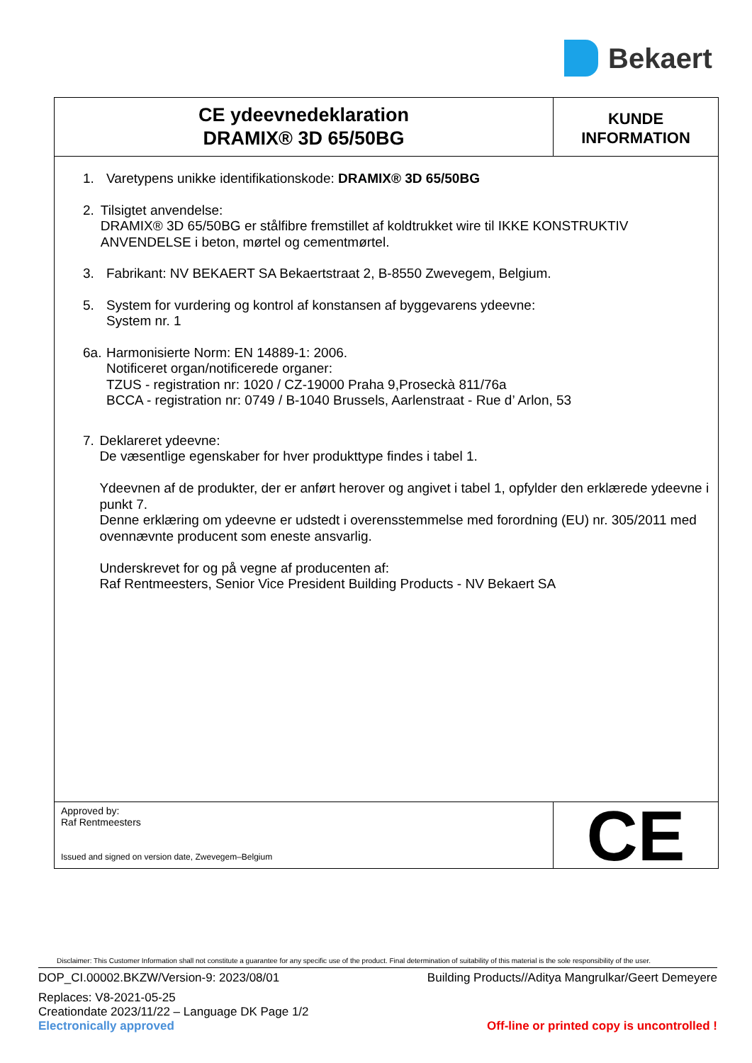Bekaert
CE ydeevnedeklaration
DRAMIX® 3D 65/50BG
KUNDE
INFORMATION
1. Varetypens unikke identifikationskode: DRAMIX® 3D 65/50BG
2. Tilsigtet anvendelse:
DRAMIX® 3D 65/50BG er stålfibre fremstillet af koldtrukket wire til IKKE KONSTRUKTIV ANVENDELSE i beton, mørtel og cementmørtel.
3. Fabrikant: NV BEKAERT SA Bekaertstraat 2, B-8550 Zwevegem, Belgium.
5. System for vurdering og kontrol af konstansen af byggevarens ydeevne:
System nr. 1
6a.
Harmonisierte Norm: EN 14889-1: 2006.
Notificeret organ/notificerede organer:
TZUS - registration nr: 1020 / CZ-19000 Praha 9,Proseckà 811/76a
BCCA - registration nr: 0749 / B-1040 Brussels, Aarlenstraat - Rue d’ Arlon, 53
7. Deklareret ydeevne:
De væsentlige egenskaber for hver produkttype findes i tabel 1.
Ydeevnen af de produkter, der er anført herover og angivet i tabel 1, opfylder den erklærede ydeevne i punkt 7.
Denne erklæring om ydeevne er udstedt i overensstemmelse med forordning (EU) nr. 305/2011 med ovennævnte producent som eneste ansvarlig.
Underskrevet for og på vegne af producenten af:
Raf Rentmeesters, Senior Vice President Building Products - NV Bekaert SA
Approved by:
Raf Rentmeesters
Issued and signed on version date, Zwevegem–Belgium
CE
Disclaimer: This Customer Information shall not constitute a guarantee for any specific use of the product. Final determination of suitability of this material is the sole responsibility of the user.
DOP_CI.00002.BKZW/Version-9: 2023/08/01 Building Products//Aditya Mangrulkar/Geert Demeyere
Replaces: V8-2021-05-25
Creationdate 2023/11/22 – Language DK Page 1/2
Electronically approved Off-line or printed copy is uncontrolled !